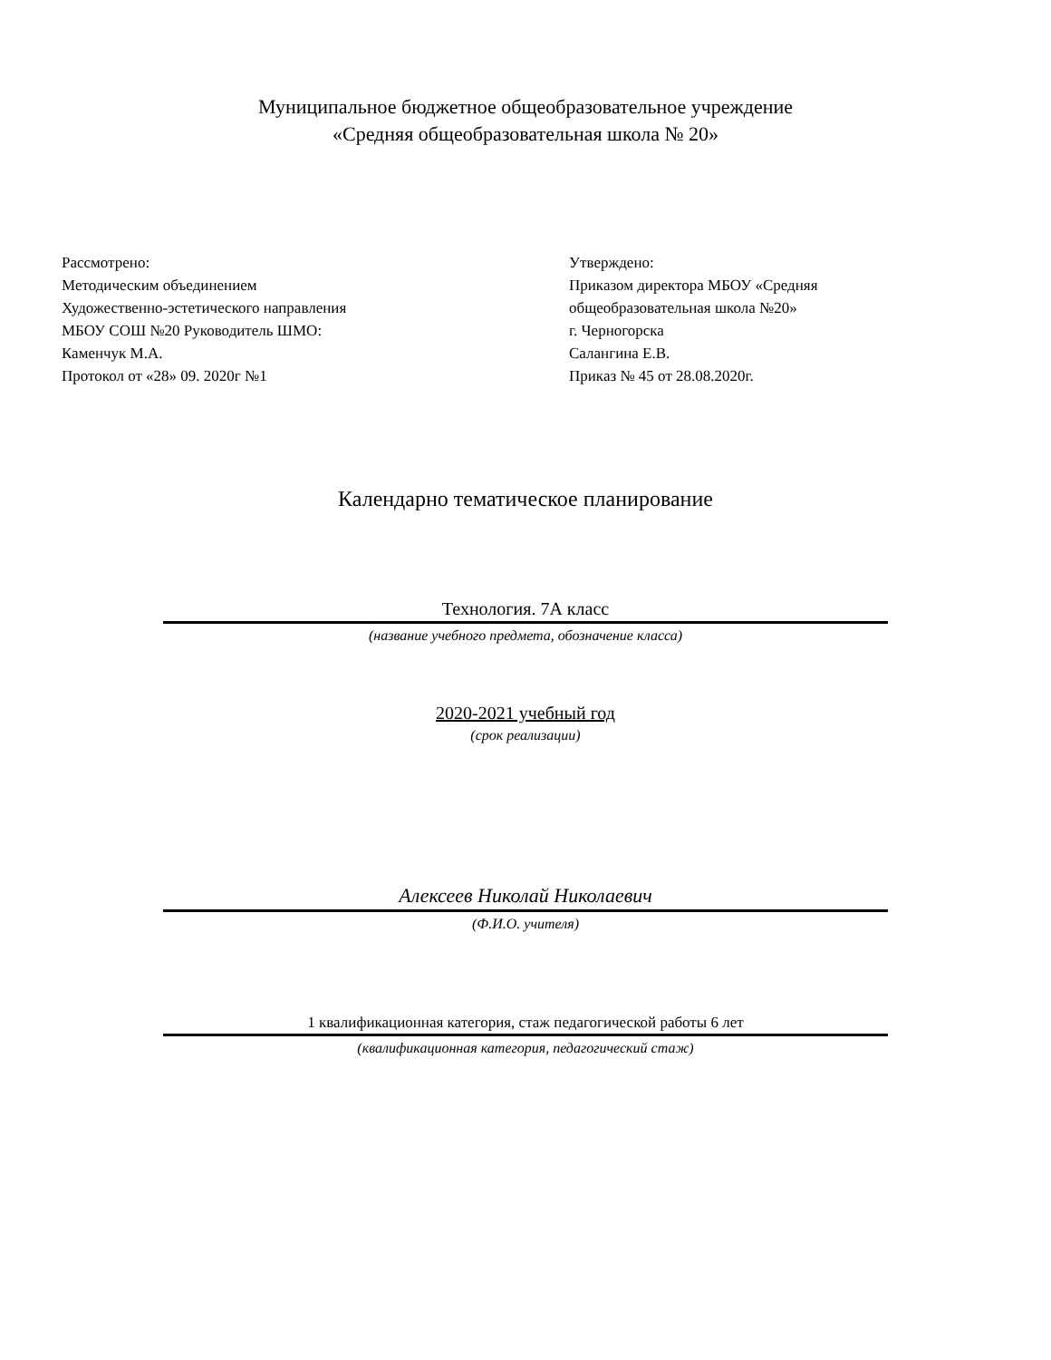Муниципальное бюджетное общеобразовательное учреждение
«Средняя общеобразовательная школа № 20»
Рассмотрено:
Методическим объединением
Художественно-эстетического направления
МБОУ СОШ №20 Руководитель ШМО:
Каменчук М.А.
Протокол от «28» 09. 2020г №1
Утверждено:
Приказом директора МБОУ «Средняя
общеобразовательная школа №20»
г. Черногорска
Салангина Е.В.
Приказ № 45 от 28.08.2020г.
Календарно тематическое планирование
Технология. 7А класс
(название учебного предмета, обозначение класса)
2020-2021 учебный год
(срок реализации)
Алексеев Николай Николаевич
(Ф.И.О. учителя)
1 квалификационная категория, стаж педагогической работы 6 лет
(квалификационная категория, педагогический стаж)